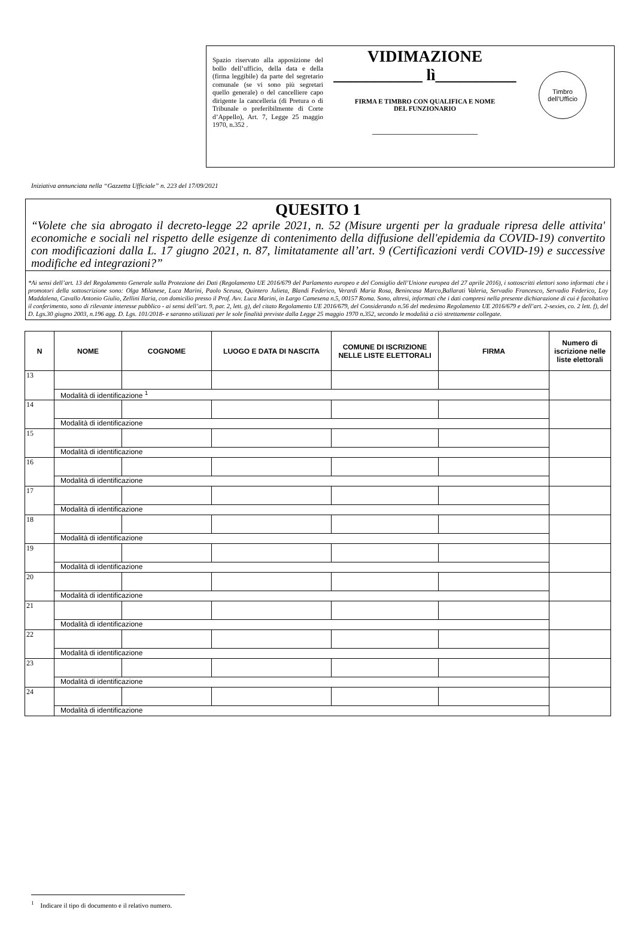Spazio riservato alla apposizione del bollo dell’ufficio, della data e della (firma leggibile) da parte del segretario comunale (se vi sono più segretari quello generale) o del cancelliere capo dirigente la cancelleria (di Pretura o di Tribunale o preferibilmente di Corte d’Appello), Art. 7, Legge 25 maggio 1970, n.352 .
VIDIMAZIONE
___________ lì__________
FIRMA E TIMBRO CON QUALIFICA E NOME
DEL FUNZIONARIO
______________________
Timbro
dell’Ufficio
Iniziativa annunciata nella “Gazzetta Ufficiale” n. 223 del 17/09/2021
QUESITO 1
“Volete che sia abrogato il decreto-legge 22 aprile 2021, n. 52 (Misure urgenti per la graduale ripresa delle attivita' economiche e sociali nel rispetto delle esigenze di contenimento della diffusione dell'epidemia da COVID-19) convertito con modificazioni dalla L. 17 giugno 2021, n. 87, limitatamente all’art. 9 (Certificazioni verdi COVID-19) e successive modifiche ed integrazioni?”
*Ai sensi dell’art. 13 del Regolamento Generale sulla Protezione dei Dati (Regolamento UE 2016/679 del Parlamento europeo e del Consiglio dell’Unione europea del 27 aprile 2016), i sottoscritti elettori sono informati che i promotori della sottoscrizione sono: Olga Milanese, Luca Marini, Paolo Sceusa, Quintero Julieta, Blandi Federico, Verardi Maria Rosa, Benincasa Marco,Ballarati Valeria, Servadio Francesco, Servadio Federico, Loy Maddalena, Cavallo Antonio Giulio, Zellini Ilaria, con domicilio presso il Prof. Avv. Luca Marini, in Largo Camesena n.5, 00157 Roma. Sono, altresì, informati che i dati compresi nella presente dichiarazione di cui è facoltativo il conferimento, sono di rilevante interesse pubblico - ai sensi dell’art. 9, par. 2, lett. g), del citato Regolamento UE 2016/679, del Considerando n.56 del medesimo Regolamento UE 2016/679 e dell’art. 2-sexies, co. 2 lett. f), del D. Lgs.30 giugno 2003, n.196 agg. D. Lgs. 101/2018- e saranno utilizzati per le sole finalità previste dalla Legge 25 maggio 1970 n.352, secondo le modalità a ciò strettamente collegate.
| N | NOME | COGNOME | LUOGO E DATA DI NASCITA | COMUNE DI ISCRIZIONE NELLE LISTE ELETTORALI | FIRMA | Numero di iscrizione nelle liste elettorali |
| --- | --- | --- | --- | --- | --- | --- |
| 13 | | | | | | |
| | Modalità di identificazione <sup>1</sup> | | | | | |
| 14 | | | | | | |
| | Modalità di identificazione | | | | | |
| 15 | | | | | | |
| | Modalità di identificazione | | | | | |
| 16 | | | | | | |
| | Modalità di identificazione | | | | | |
| 17 | | | | | | |
| | Modalità di identificazione | | | | | |
| 18 | | | | | | |
| | Modalità di identificazione | | | | | |
| 19 | | | | | | |
| | Modalità di identificazione | | | | | |
| 20 | | | | | | |
| | Modalità di identificazione | | | | | |
| 21 | | | | | | |
| | Modalità di identificazione | | | | | |
| 22 | | | | | | |
| | Modalità di identificazione | | | | | |
| 23 | | | | | | |
| | Modalità di identificazione | | | | | |
| 24 | | | | | | |
| | Modalità di identificazione | | | | | |
<sup>1</sup> Indicare il tipo di documento e il relativo numero.